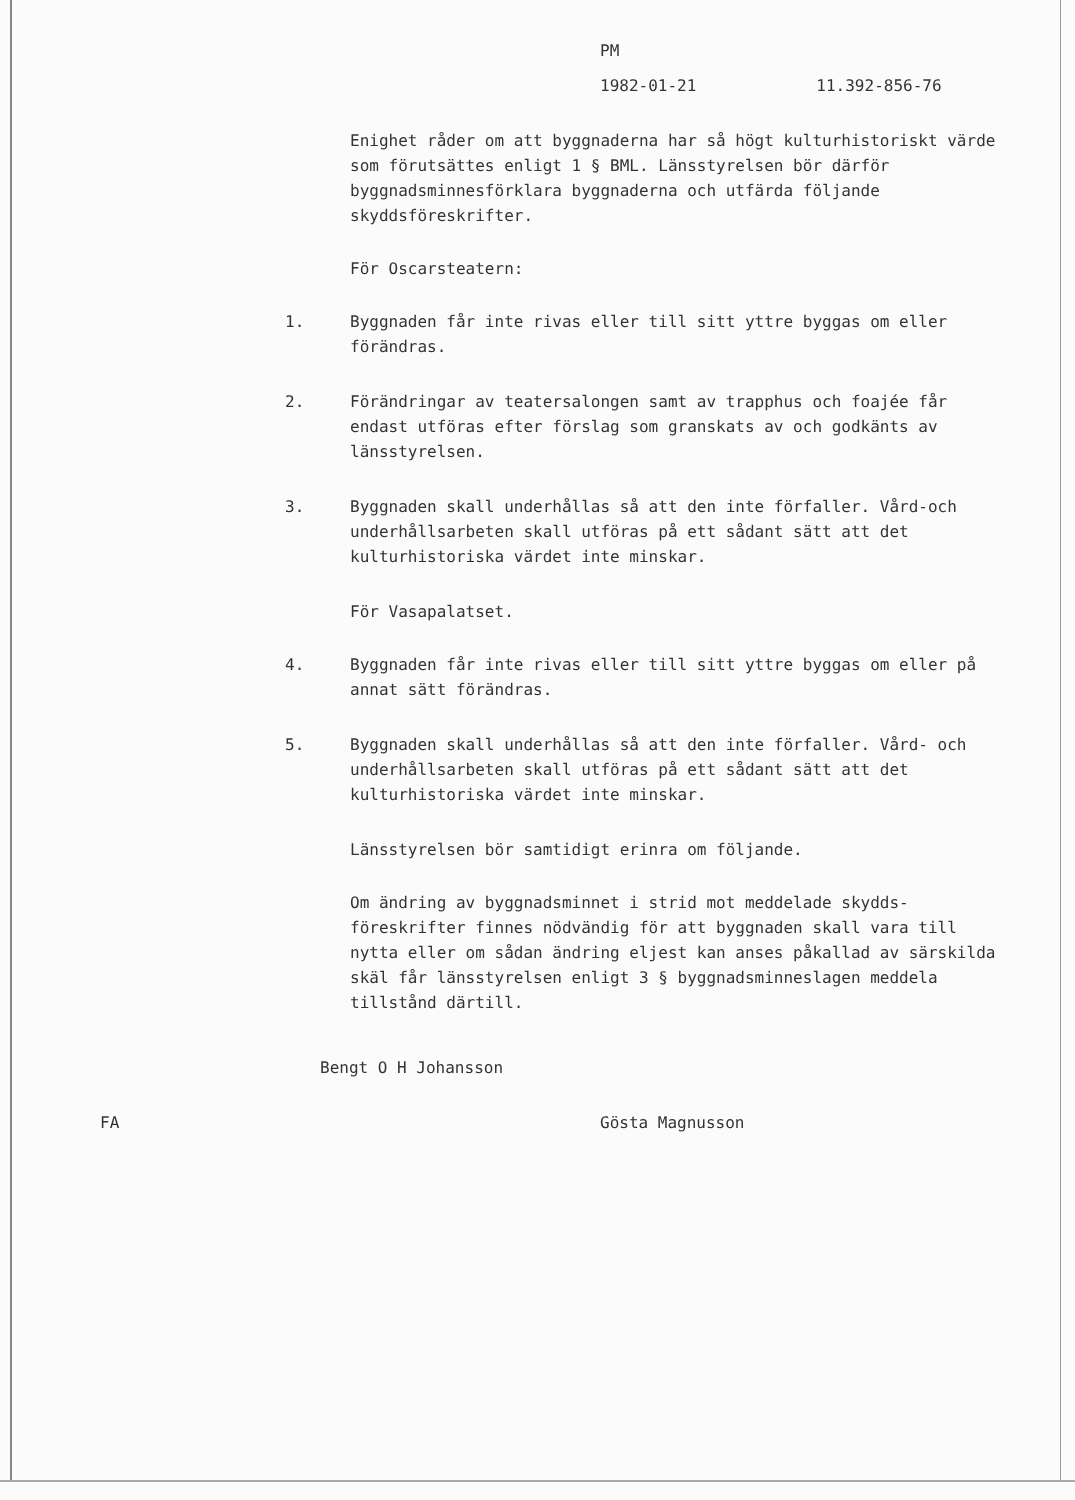PM
1982-01-21 11.392-856-76
Enighet råder om att byggnaderna har så högt kultur­historiskt värde som förutsättes enligt 1 § BML. Läns­styrelsen bör därför byggnadsminnesförklara byggnaderna och utfärda följande skyddsföreskrifter.
För Oscarsteatern:
1. Byggnaden får inte rivas eller till sitt yttre byggas om eller förändras.
2. Förändringar av teatersalongen samt av trapphus och foajée får endast utföras efter förslag som granskats av och godkänts av länsstyrelsen.
3. Byggnaden skall underhållas så att den inte förfaller. Vård-och underhållsarbeten skall utföras på ett sådant sätt att det kulturhistoriska värdet inte minskar.
För Vasapalatset.
4. Byggnaden får inte rivas eller till sitt yttre byggas om eller på annat sätt förändras.
5. Byggnaden skall underhållas så att den inte förfaller. Vård- och underhållsarbeten skall utföras på ett sådant sätt att det kulturhistoriska värdet inte minskar.
Länsstyrelsen bör samtidigt erinra om följande.
Om ändring av byggnadsminnet i strid mot meddelade skydds­föreskrifter finnes nödvändig för att byggnaden skall vara till nytta eller om sådan ändring eljest kan anses påkallad av särskilda skäl får länsstyrelsen enligt 3 § byggnads­minneslagen meddela tillstånd därtill.
Bengt O H Johansson
FA Gösta Magnusson